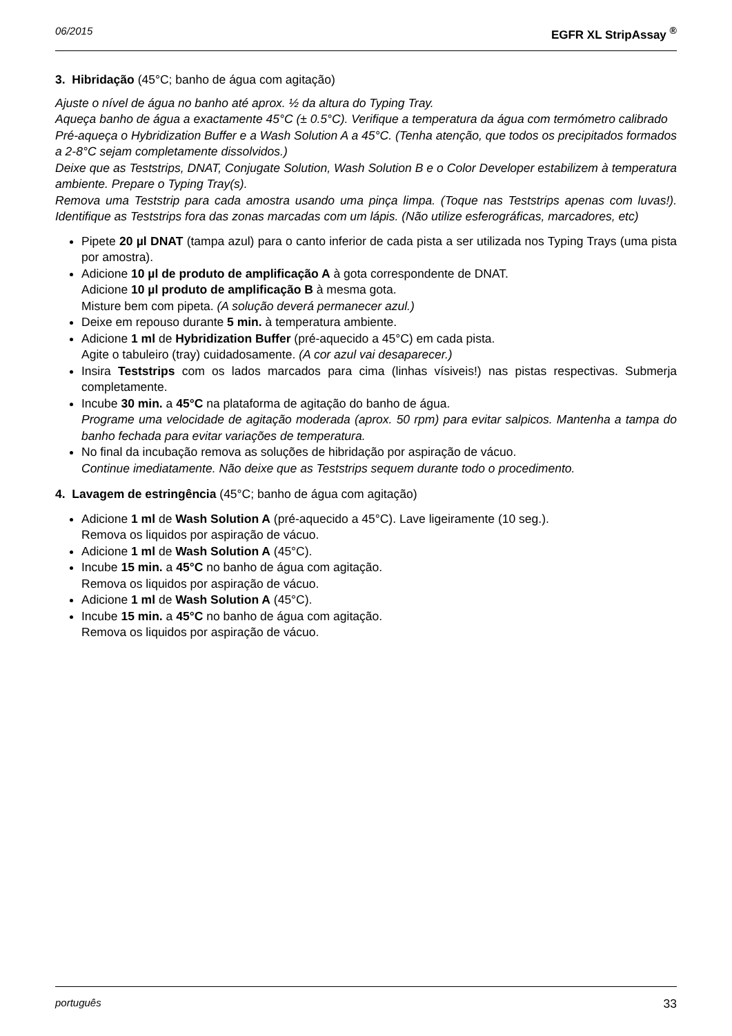06/2015 EGFR XL StripAssay <sup>®</sup>
3. Hibridação (45°C; banho de água com agitação)
Ajuste o nível de água no banho até aprox. ½ da altura do Typing Tray.
Aqueça banho de água a exactamente 45°C (± 0.5°C). Verifique a temperatura da água com termómetro calibrado
Pré-aqueça o Hybridization Buffer e a Wash Solution A a 45°C. (Tenha atenção, que todos os precipitados formados a 2-8°C sejam completamente dissolvidos.)
Deixe que as Teststrips, DNAT, Conjugate Solution, Wash Solution B e o Color Developer estabilizem à temperatura ambiente. Prepare o Typing Tray(s).
Remova uma Teststrip para cada amostra usando uma pinça limpa. (Toque nas Teststrips apenas com luvas!). Identifique as Teststrips fora das zonas marcadas com um lápis. (Não utilize esferográficas, marcadores, etc)
Pipete 20 µl DNAT (tampa azul) para o canto inferior de cada pista a ser utilizada nos Typing Trays (uma pista por amostra).
Adicione 10 µl de produto de amplificação A à gota correspondente de DNAT.
Adicione 10 µl produto de amplificação B à mesma gota.
Misture bem com pipeta. (A solução deverá permanecer azul.)
Deixe em repouso durante 5 min. à temperatura ambiente.
Adicione 1 ml de Hybridization Buffer (pré-aquecido a 45°C) em cada pista.
Agite o tabuleiro (tray) cuidadosamente. (A cor azul vai desaparecer.)
Insira Teststrips com os lados marcados para cima (linhas vísiveis!) nas pistas respectivas. Submerja completamente.
Incube 30 min. a 45°C na plataforma de agitação do banho de água.
Programe uma velocidade de agitação moderada (aprox. 50 rpm) para evitar salpicos. Mantenha a tampa do banho fechada para evitar variações de temperatura.
No final da incubação remova as soluções de hibridação por aspiração de vácuo.
Continue imediatamente. Não deixe que as Teststrips sequem durante todo o procedimento.
4. Lavagem de estringência (45°C; banho de água com agitação)
Adicione 1 ml de Wash Solution A (pré-aquecido a 45°C). Lave ligeiramente (10 seg.).
Remova os liquidos por aspiração de vácuo.
Adicione 1 ml de Wash Solution A (45°C).
Incube 15 min. a 45°C no banho de água com agitação.
Remova os liquidos por aspiração de vácuo.
Adicione 1 ml de Wash Solution A (45°C).
Incube 15 min. a 45°C no banho de água com agitação.
Remova os liquidos por aspiração de vácuo.
português 33